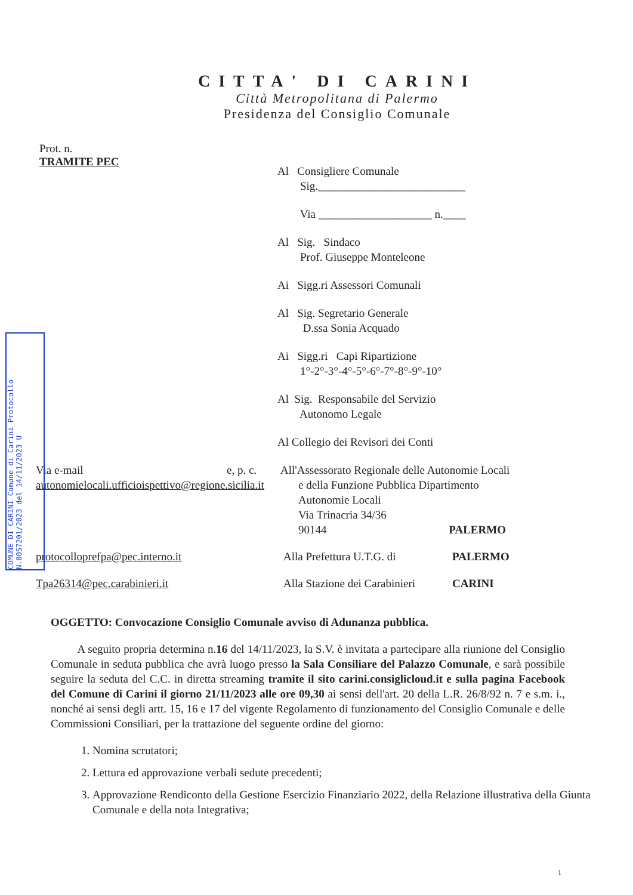COMUNE DI CARINI Comune di Carini Protocollo N.0057201/2023 del 14/11/2023 U
CITTA' DI CARINI
Città Metropolitana di Palermo
Presidenza del Consiglio Comunale
Prot. n.
TRAMITE PEC
Al Consigliere Comunale
Sig.__________________________
Via ____________________ n.____
Al Sig. Sindaco
Prof. Giuseppe Monteleone
Ai Sigg.ri Assessori Comunali
Al Sig. Segretario Generale
D.ssa Sonia Acquado
Ai Sigg.ri Capi Ripartizione
1°-2°-3°-4°-5°-6°-7°-8°-9°-10°
Al Sig. Responsabile del Servizio
Autonomo Legale
Al Collegio dei Revisori dei Conti
Via e-mail e, p. c.
All'Assessorato Regionale delle Autonomie Locali
autonomielocali.ufficioispettivo@regione.sicilia.it
e della Funzione Pubblica Dipartimento
Autonomie Locali
Via Trinacria 34/36
90144 PALERMO
protocolloprefpa@pec.interno.it Alla Prefettura U.T.G. di
PALERMO
Tpa26314@pec.carabinieri.it Alla Stazione dei Carabinieri
CARINI
OGGETTO: Convocazione Consiglio Comunale avviso di Adunanza pubblica.
A seguito propria determina n.16 del 14/11/2023, la S.V. è invitata a partecipare alla riunione del Consiglio Comunale in seduta pubblica che avrà luogo presso la Sala Consiliare del Palazzo Comunale, e sarà possibile seguire la seduta del C.C. in diretta streaming tramite il sito carini.consiglicloud.it e sulla pagina Facebook del Comune di Carini il giorno 21/11/2023 alle ore 09,30 ai sensi dell'art. 20 della L.R. 26/8/92 n. 7 e s.m. i., nonché ai sensi degli artt. 15, 16 e 17 del vigente Regolamento di funzionamento del Consiglio Comunale e delle Commissioni Consiliari, per la trattazione del seguente ordine del giorno:
1. Nomina scrutatori;
2. Lettura ed approvazione verbali sedute precedenti;
3. Approvazione Rendiconto della Gestione Esercizio Finanziario 2022, della Relazione illustrativa della Giunta Comunale e della nota Integrativa;
1